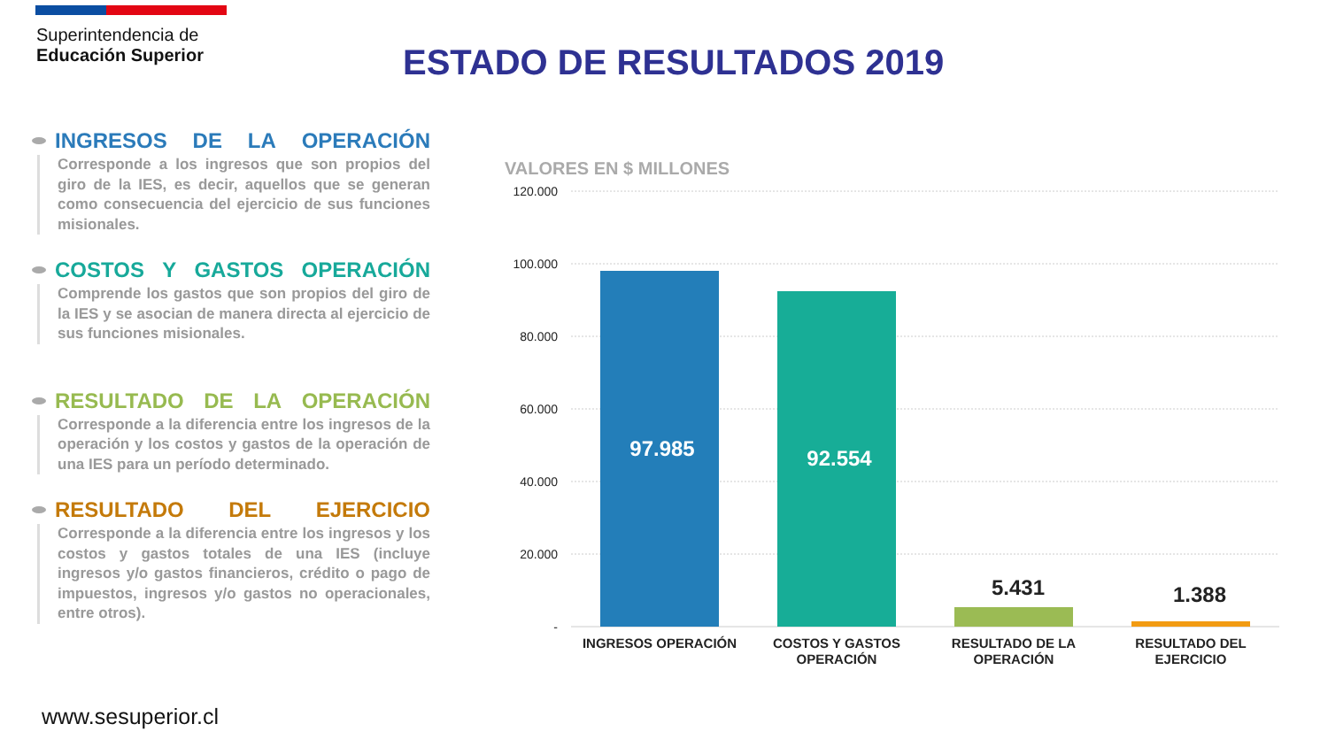Superintendencia de
Educación Superior
ESTADO DE RESULTADOS 2019
INGRESOS DE LA OPERACIÓN
Corresponde a los ingresos que son propios del giro de la IES, es decir, aquellos que se generan como consecuencia del ejercicio de sus funciones misionales.
COSTOS Y GASTOS OPERACIÓN
Comprende los gastos que son propios del giro de la IES y se asocian de manera directa al ejercicio de sus funciones misionales.
RESULTADO DE LA OPERACIÓN
Corresponde a la diferencia entre los ingresos de la operación y los costos y gastos de la operación de una IES para un período determinado.
RESULTADO DEL EJERCICIO
Corresponde a la diferencia entre los ingresos y los costos y gastos totales de una IES (incluye ingresos y/o gastos financieros, crédito o pago de impuestos, ingresos y/o gastos no operacionales, entre otros).
VALORES EN $ MILLONES
120.000
100.000
80.000
60.000
40.000
20.000
-
97.985
92.554
5.431
1.388
INGRESOS OPERACIÓN
COSTOS Y GASTOS
OPERACIÓN
RESULTADO DE LA
OPERACIÓN
RESULTADO DEL
EJERCICIO
www.sesuperior.cl